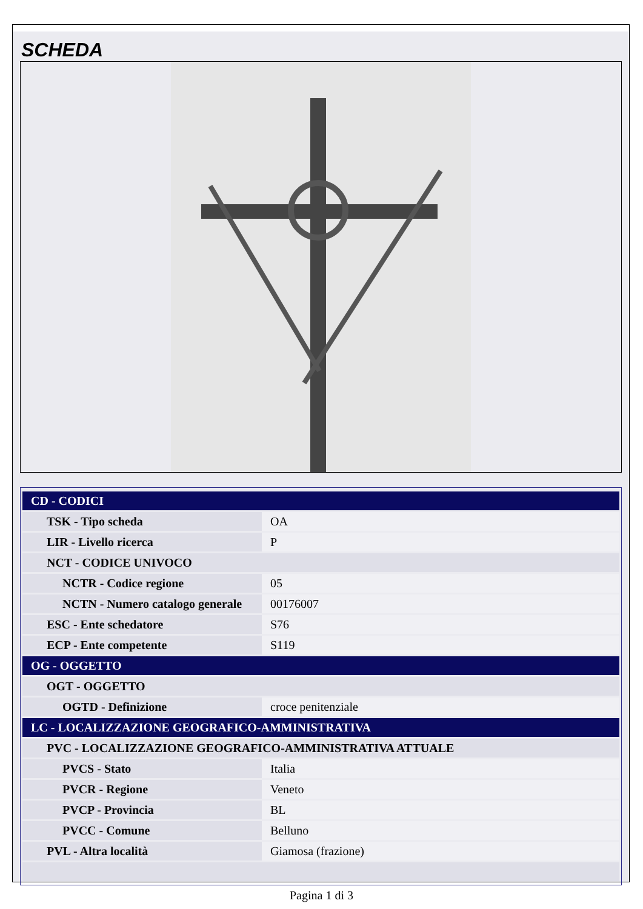SCHEDA
| CD - CODICI | |
| TSK - Tipo scheda | OA |
| LIR - Livello ricerca | P |
| NCT - CODICE UNIVOCO | |
| NCTR - Codice regione | 05 |
| NCTN - Numero catalogo generale | 00176007 |
| ESC - Ente schedatore | S76 |
| ECP - Ente competente | S119 |
| OG - OGGETTO | |
| OGT - OGGETTO | |
| OGTD - Definizione | croce penitenziale |
| LC - LOCALIZZAZIONE GEOGRAFICO-AMMINISTRATIVA | |
| PVC - LOCALIZZAZIONE GEOGRAFICO-AMMINISTRATIVA ATTUALE | |
| PVCS - Stato | Italia |
| PVCR - Regione | Veneto |
| PVCP - Provincia | BL |
| PVCC - Comune | Belluno |
| PVL - Altra località | Giamosa (frazione) |
Pagina 1 di 3